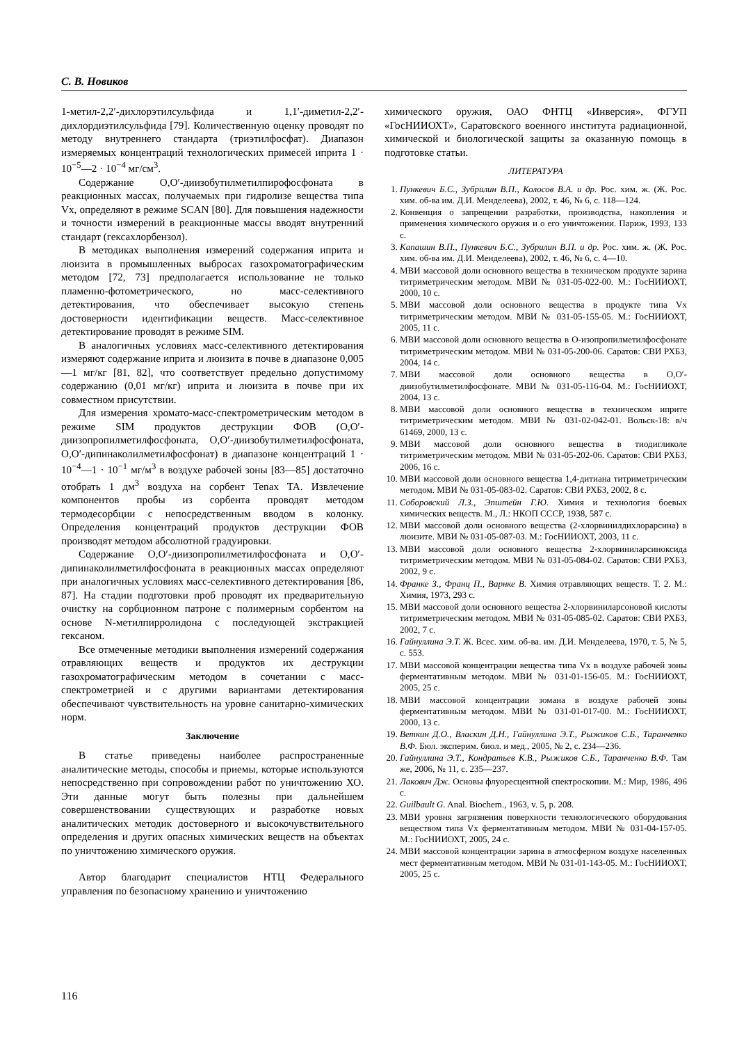С. В. Новиков
1-метил-2,2′-дихлорэтилсульфида и 1,1′-диметил-2,2′-дихлордиэтилсульфида [79]. Количественную оценку проводят по методу внутреннего стандарта (триэтилфосфат). Диапазон измеряемых концентраций технологических примесей иприта 1 · 10<sup>−5</sup>—2 · 10<sup>−4</sup> мг/см<sup>3</sup>.
Содержание O,O′-диизобутилметилпирофосфоната в реакционных массах, получаемых при гидролизе вещества типа Vx, определяют в режиме SCAN [80]. Для повышения надежности и точности измерений в реакционные массы вводят внутренний стандарт (гексахлорбензол).
В методиках выполнения измерений содержания иприта и люизита в промышленных выбросах газохроматографическим методом [72, 73] предполагается использование не только пламенно-фотометрического, но масс-селективного детектирования, что обеспечивает высокую степень достоверности идентификации веществ. Масс-селективное детектирование проводят в режиме SIM.
В аналогичных условиях масс-селективного детектирования измеряют содержание иприта и люизита в почве в диапазоне 0,005—1 мг/кг [81, 82], что соответствует предельно допустимому содержанию (0,01 мг/кг) иприта и люизита в почве при их совместном присутствии.
Для измерения хромато-масс-спектрометрическим методом в режиме SIM продуктов деструкции ФОВ (O,O′-диизопропилметилфосфоната, O,O′-диизобутилметилфосфоната, O,O′-дипинаколилметилфосфонат) в диапазоне концентраций 1 · 10<sup>−4</sup>—1 · 10<sup>−1</sup> мг/м<sup>3</sup> в воздухе рабочей зоны [83—85] достаточно отобрать 1 дм<sup>3</sup> воздуха на сорбент Tenax TA. Извлечение компонентов пробы из сорбента проводят методом термодесорбции с непосредственным вводом в колонку. Определения концентраций продуктов деструкции ФОВ производят методом абсолютной градуировки.
Содержание O,O′-диизопропилметилфосфоната и O,O′-дипинаколилметилфосфоната в реакционных массах определяют при аналогичных условиях масс-селективного детектирования [86, 87]. На стадии подготовки проб проводят их предварительную очистку на сорбционном патроне с полимерным сорбентом на основе N-метилпирролидона с последующей экстракцией гексаном.
Все отмеченные методики выполнения измерений содержания отравляющих веществ и продуктов их деструкции газохроматографическим методом в сочетании с масс-спектрометрией и с другими вариантами детектирования обеспечивают чувствительность на уровне санитарно-химических норм.
Заключение
В статье приведены наиболее распространенные аналитические методы, способы и приемы, которые используются непосредственно при сопровождении работ по уничтожению ХО. Эти данные могут быть полезны при дальнейшем совершенствовании существующих и разработке новых аналитических методик достоверного и высокочувствительного определения и других опасных химических веществ на объектах по уничтожению химического оружия.
Автор благодарит специалистов НТЦ Федерального управления по безопасному хранению и уничтожению
химического оружия, ОАО ФНТЦ «Инверсия», ФГУП «ГосНИИОХТ», Саратовского военного института радиационной, химической и биологической защиты за оказанную помощь в подготовке статьи.
ЛИТЕРАТУРА
1. Пункевич Б.С., Зубрилин В.П., Колосов В.А. и др. Рос. хим. ж. (Ж. Рос. хим. об-ва им. Д.И. Менделеева), 2002, т. 46, № 6, с. 118—124.
2. Конвенция о запрещении разработки, производства, накопления и применения химического оружия и о его уничтожении. Париж, 1993, 133 с.
3. Капашин В.П., Пункевич Б.С., Зубрилин В.П. и др. Рос. хим. ж. (Ж. Рос. хим. об-ва им. Д.И. Менделеева), 2002, т. 46, № 6, с. 4—10.
4. МВИ массовой доли основного вещества в техническом продукте зарина титриметрическим методом. МВИ № 031-05-022-00. М.: ГосНИИОХТ, 2000, 10 с.
5. МВИ массовой доли основного вещества в продукте типа Vx титриметрическим методом. МВИ № 031-05-155-05. М.: ГосНИИОХТ, 2005, 11 с.
6. МВИ массовой доли основного вещества в O-изопропилметилфосфонате титриметрическим методом. МВИ № 031-05-200-06. Саратов: СВИ РХБЗ, 2004, 14 с.
7. МВИ массовой доли основного вещества в O,O′-диизобутилметилфосфонате. МВИ № 031-05-116-04. М.: ГосНИИОХТ, 2004, 13 с.
8. МВИ массовой доли основного вещества в техническом иприте титриметрическим методом. МВИ № 031-02-042-01. Вольск-18: в/ч 61469, 2000, 13 с.
9. МВИ массовой доли основного вещества в тиодигликоле титриметрическим методом. МВИ № 031-05-202-06. Саратов: СВИ РХБЗ, 2006, 16 с.
10. МВИ массовой доли основного вещества 1,4-дитиана титриметрическим методом. МВИ № 031-05-083-02. Саратов: СВИ РХБЗ, 2002, 8 с.
11. Соборовский Л.З., Эпштейн Г.Ю. Химия и технология боевых химических веществ. М., Л.: НКОП СССР, 1938, 587 с.
12. МВИ массовой доли основного вещества (2-хлорвинилдихлорарсина) в люизите. МВИ № 031-05-087-03. М.: ГосНИИОХТ, 2003, 11 с.
13. МВИ массовой доли основного вещества 2-хлорвиниларсиноксида титриметрическим методом. МВИ № 031-05-084-02. Саратов: СВИ РХБЗ, 2002, 9 с.
14. Франке З., Франц П., Варнке В. Химия отравляющих веществ. Т. 2. М.: Химия, 1973, 293 с.
15. МВИ массовой доли основного вещества 2-хлорвиниларсоновой кислоты титриметрическим методом. МВИ № 031-05-085-02. Саратов: СВИ РХБЗ, 2002, 7 с.
16. Гайнуллина Э.Т. Ж. Всес. хим. об-ва. им. Д.И. Менделеева, 1970, т. 5, № 5, с. 553.
17. МВИ массовой концентрации вещества типа Vx в воздухе рабочей зоны ферментативным методом. МВИ № 031-01-156-05. М.: ГосНИИОХТ, 2005, 25 с.
18. МВИ массовой концентрации зомана в воздухе рабочей зоны ферментативным методом. МВИ № 031-01-017-00. М.: ГосНИИОХТ, 2000, 13 с.
19. Веткин Д.О., Власкин Д.Н., Гайнуллина Э.Т., Рыжиков С.Б., Таранченко В.Ф. Бюл. эксперим. биол. и мед., 2005, № 2, с. 234—236.
20. Гайнуллина Э.Т., Кондратьев К.В., Рыжиков С.Б., Таранченко В.Ф. Там же, 2006, № 11, с. 235—237.
21. Лакович Дж. Основы флуоресцентной спектроскопии. М.: Мир, 1986, 496 с.
22. Guilbault G. Anal. Biochem., 1963, v. 5, p. 208.
23. МВИ уровня загрязнения поверхности технологического оборудования веществом типа Vx ферментативным методом. МВИ № 031-04-157-05. М.: ГосНИИОХТ, 2005, 24 с.
24. МВИ массовой концентрации зарина в атмосферном воздухе населенных мест ферментативным методом. МВИ № 031-01-143-05. М.: ГосНИИОХТ, 2005, 25 с.
116